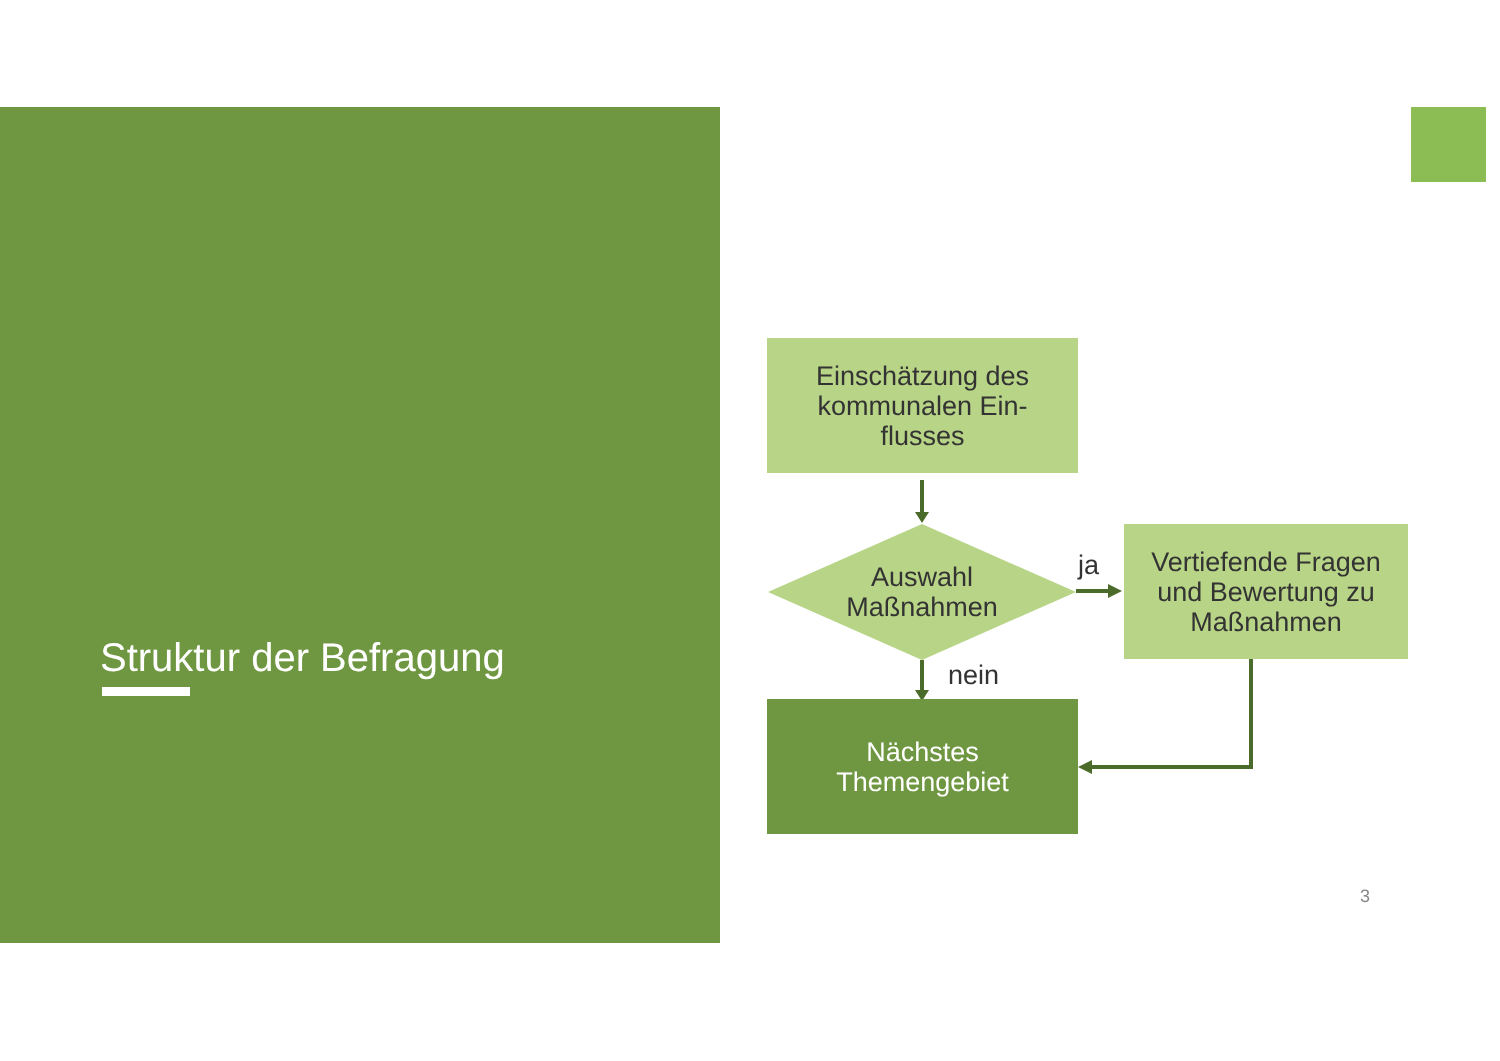Struktur der Befragung
Einschätzung des
kommunalen Ein-
flusses
Auswahl
Maßnahmen
ja
Vertiefende Fragen
und Bewertung zu
Maßnahmen
nein
Nächstes
Themengebiet
3